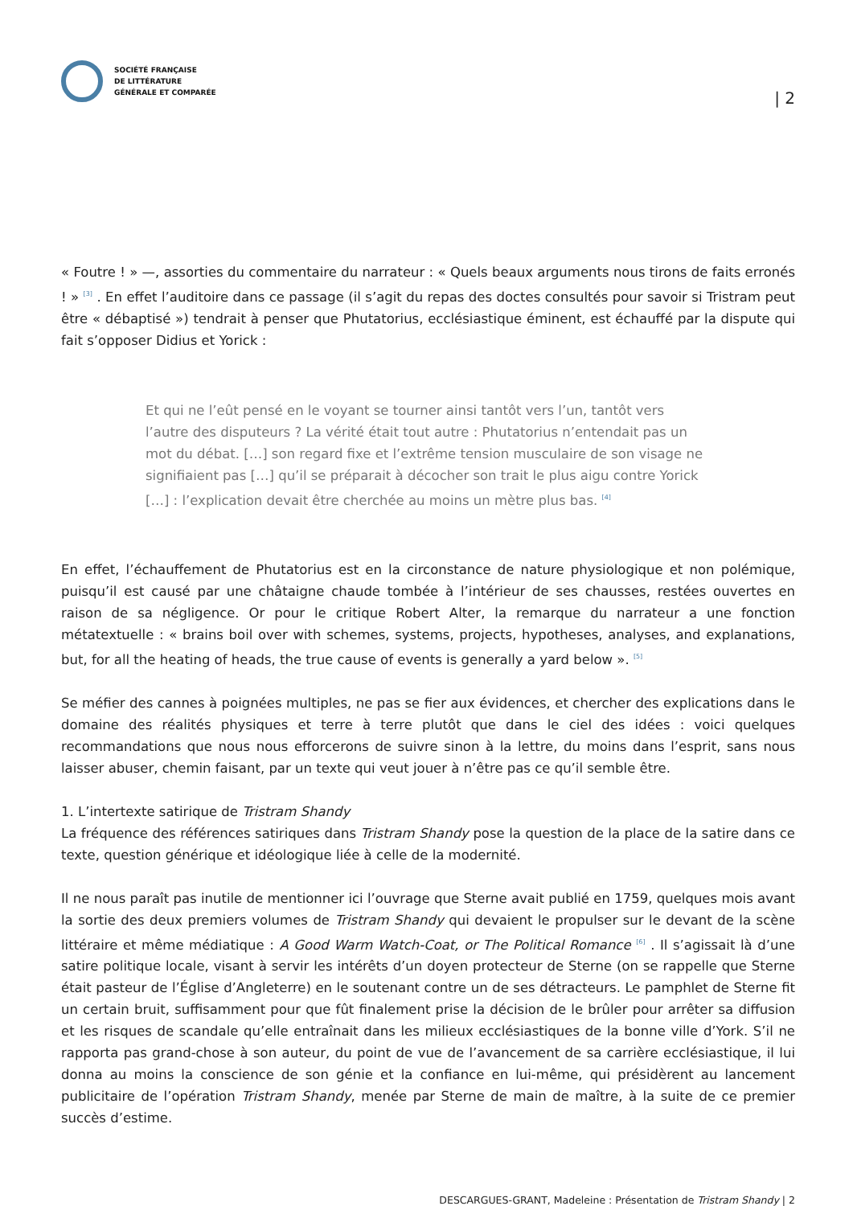SOCIÉTÉ FRANÇAISE
DE LITTÉRATURE
GÉNÉRALE ET COMPARÉE
| 2
« Foutre ! » —, assorties du commentaire du narrateur : « Quels beaux arguments nous tirons de faits erronés ! » <sup>[3]</sup> . En effet l’auditoire dans ce passage (il s’agit du repas des doctes consultés pour savoir si Tristram peut être « débaptisé ») tendrait à penser que Phutatorius, ecclésiastique éminent, est échauffé par la dispute qui fait s’opposer Didius et Yorick :
Et qui ne l’eût pensé en le voyant se tourner ainsi tantôt vers l’un, tantôt vers l’autre des disputeurs ? La vérité était tout autre : Phutatorius n’entendait pas un mot du débat. […] son regard fixe et l’extrême tension musculaire de son visage ne signifiaient pas […] qu’il se préparait à décocher son trait le plus aigu contre Yorick […] : l’explication devait être cherchée au moins un mètre plus bas. <sup>[4]</sup>
En effet, l’échauffement de Phutatorius est en la circonstance de nature physiologique et non polémique, puisqu’il est causé par une châtaigne chaude tombée à l’intérieur de ses chausses, restées ouvertes en raison de sa négligence. Or pour le critique Robert Alter, la remarque du narrateur a une fonction métatextuelle : « brains boil over with schemes, systems, projects, hypotheses, analyses, and explanations, but, for all the heating of heads, the true cause of events is generally a yard below ». <sup>[5]</sup>
Se méfier des cannes à poignées multiples, ne pas se fier aux évidences, et chercher des explications dans le domaine des réalités physiques et terre à terre plutôt que dans le ciel des idées : voici quelques recommandations que nous nous efforcerons de suivre sinon à la lettre, du moins dans l’esprit, sans nous laisser abuser, chemin faisant, par un texte qui veut jouer à n’être pas ce qu’il semble être.
1. L’intertexte satirique de Tristram Shandy
La fréquence des références satiriques dans Tristram Shandy pose la question de la place de la satire dans ce texte, question générique et idéologique liée à celle de la modernité.
Il ne nous paraît pas inutile de mentionner ici l’ouvrage que Sterne avait publié en 1759, quelques mois avant la sortie des deux premiers volumes de Tristram Shandy qui devaient le propulser sur le devant de la scène littéraire et même médiatique : A Good Warm Watch-Coat, or The Political Romance <sup>[6]</sup> . Il s’agissait là d’une satire politique locale, visant à servir les intérêts d’un doyen protecteur de Sterne (on se rappelle que Sterne était pasteur de l’Église d’Angleterre) en le soutenant contre un de ses détracteurs. Le pamphlet de Sterne fit un certain bruit, suffisamment pour que fût finalement prise la décision de le brûler pour arrêter sa diffusion et les risques de scandale qu’elle entraînait dans les milieux ecclésiastiques de la bonne ville d’York. S’il ne rapporta pas grand-chose à son auteur, du point de vue de l’avancement de sa carrière ecclésiastique, il lui donna au moins la conscience de son génie et la confiance en lui-même, qui présidèrent au lancement publicitaire de l’opération Tristram Shandy, menée par Sterne de main de maître, à la suite de ce premier succès d’estime.
DESCARGUES-GRANT, Madeleine : Présentation de Tristram Shandy | 2